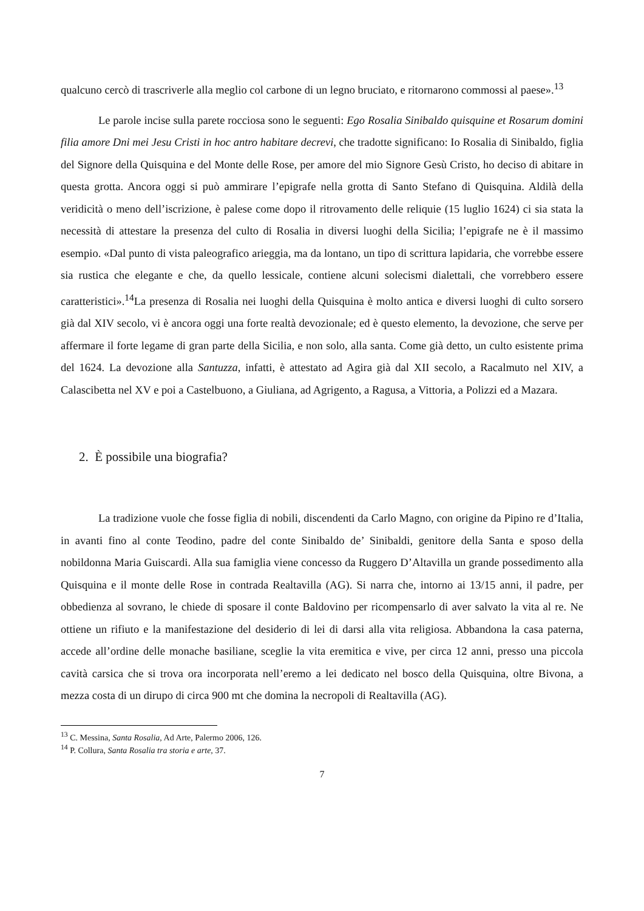qualcuno cercò di trascriverle alla meglio col carbone di un legno bruciato, e ritornarono commossi al paese».<sup>13</sup>
Le parole incise sulla parete rocciosa sono le seguenti: Ego Rosalia Sinibaldo quisquine et Rosarum domini filia amore Dni mei Jesu Cristi in hoc antro habitare decrevi, che tradotte significano: Io Rosalia di Sinibaldo, figlia del Signore della Quisquina e del Monte delle Rose, per amore del mio Signore Gesù Cristo, ho deciso di abitare in questa grotta. Ancora oggi si può ammirare l’epigrafe nella grotta di Santo Stefano di Quisquina. Aldilà della veridicità o meno dell’iscrizione, è palese come dopo il ritrovamento delle reliquie (15 luglio 1624) ci sia stata la necessità di attestare la presenza del culto di Rosalia in diversi luoghi della Sicilia; l’epigrafe ne è il massimo esempio. «Dal punto di vista paleografico arieggia, ma da lontano, un tipo di scrittura lapidaria, che vorrebbe essere sia rustica che elegante e che, da quello lessicale, contiene alcuni solecismi dialettali, che vorrebbero essere caratteristici».<sup>14</sup>La presenza di Rosalia nei luoghi della Quisquina è molto antica e diversi luoghi di culto sorsero già dal XIV secolo, vi è ancora oggi una forte realtà devozionale; ed è questo elemento, la devozione, che serve per affermare il forte legame di gran parte della Sicilia, e non solo, alla santa. Come già detto, un culto esistente prima del 1624. La devozione alla Santuzza, infatti, è attestato ad Agira già dal XII secolo, a Racalmuto nel XIV, a Calascibetta nel XV e poi a Castelbuono, a Giuliana, ad Agrigento, a Ragusa, a Vittoria, a Polizzi ed a Mazara.
2. È possibile una biografia?
La tradizione vuole che fosse figlia di nobili, discendenti da Carlo Magno, con origine da Pipino re d’Italia, in avanti fino al conte Teodino, padre del conte Sinibaldo de’ Sinibaldi, genitore della Santa e sposo della nobildonna Maria Guiscardi. Alla sua famiglia viene concesso da Ruggero D’Altavilla un grande possedimento alla Quisquina e il monte delle Rose in contrada Realtavilla (AG). Si narra che, intorno ai 13/15 anni, il padre, per obbedienza al sovrano, le chiede di sposare il conte Baldovino per ricompensarlo di aver salvato la vita al re. Ne ottiene un rifiuto e la manifestazione del desiderio di lei di darsi alla vita religiosa. Abbandona la casa paterna, accede all’ordine delle monache basiliane, sceglie la vita eremitica e vive, per circa 12 anni, presso una piccola cavità carsica che si trova ora incorporata nell’eremo a lei dedicato nel bosco della Quisquina, oltre Bivona, a mezza costa di un dirupo di circa 900 mt che domina la necropoli di Realtavilla (AG).
<sup>13</sup> C. Messina, Santa Rosalia, Ad Arte, Palermo 2006, 126.
<sup>14</sup> P. Collura, Santa Rosalia tra storia e arte, 37.
7